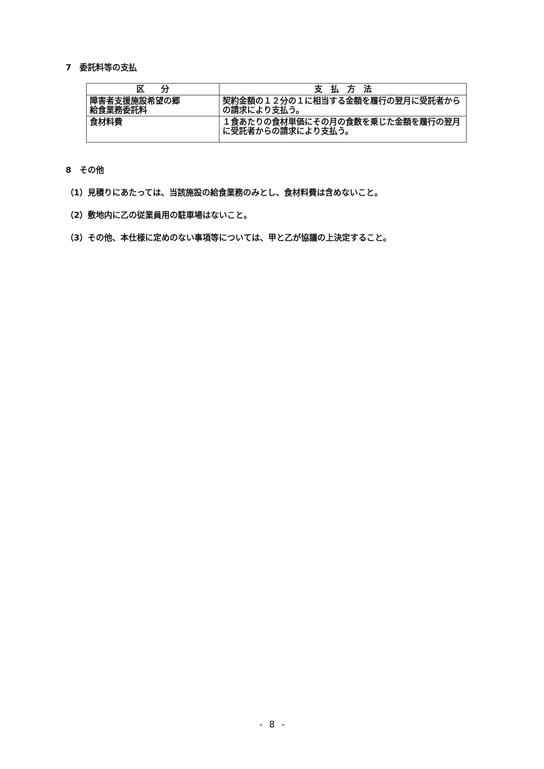7　委託料等の支払
| 区 分 | 支 払 方 法 |
| --- | --- |
| 障害者支援施設希望の郷 給食業務委託料 | 契約金額の１２分の１に相当する金額を履行の翌月に受託者からの請求により支払う。 |
| 食材料費 | １食あたりの食材単価にその月の食数を乗じた金額を履行の翌月に受託者からの請求により支払う。 |
8　その他
（1）見積りにあたっては、当該施設の給食業務のみとし、食材料費は含めないこと。
（2）敷地内に乙の従業員用の駐車場はないこと。
（3）その他、本仕様に定めのない事項等については、甲と乙が協議の上決定すること。
- 8 -